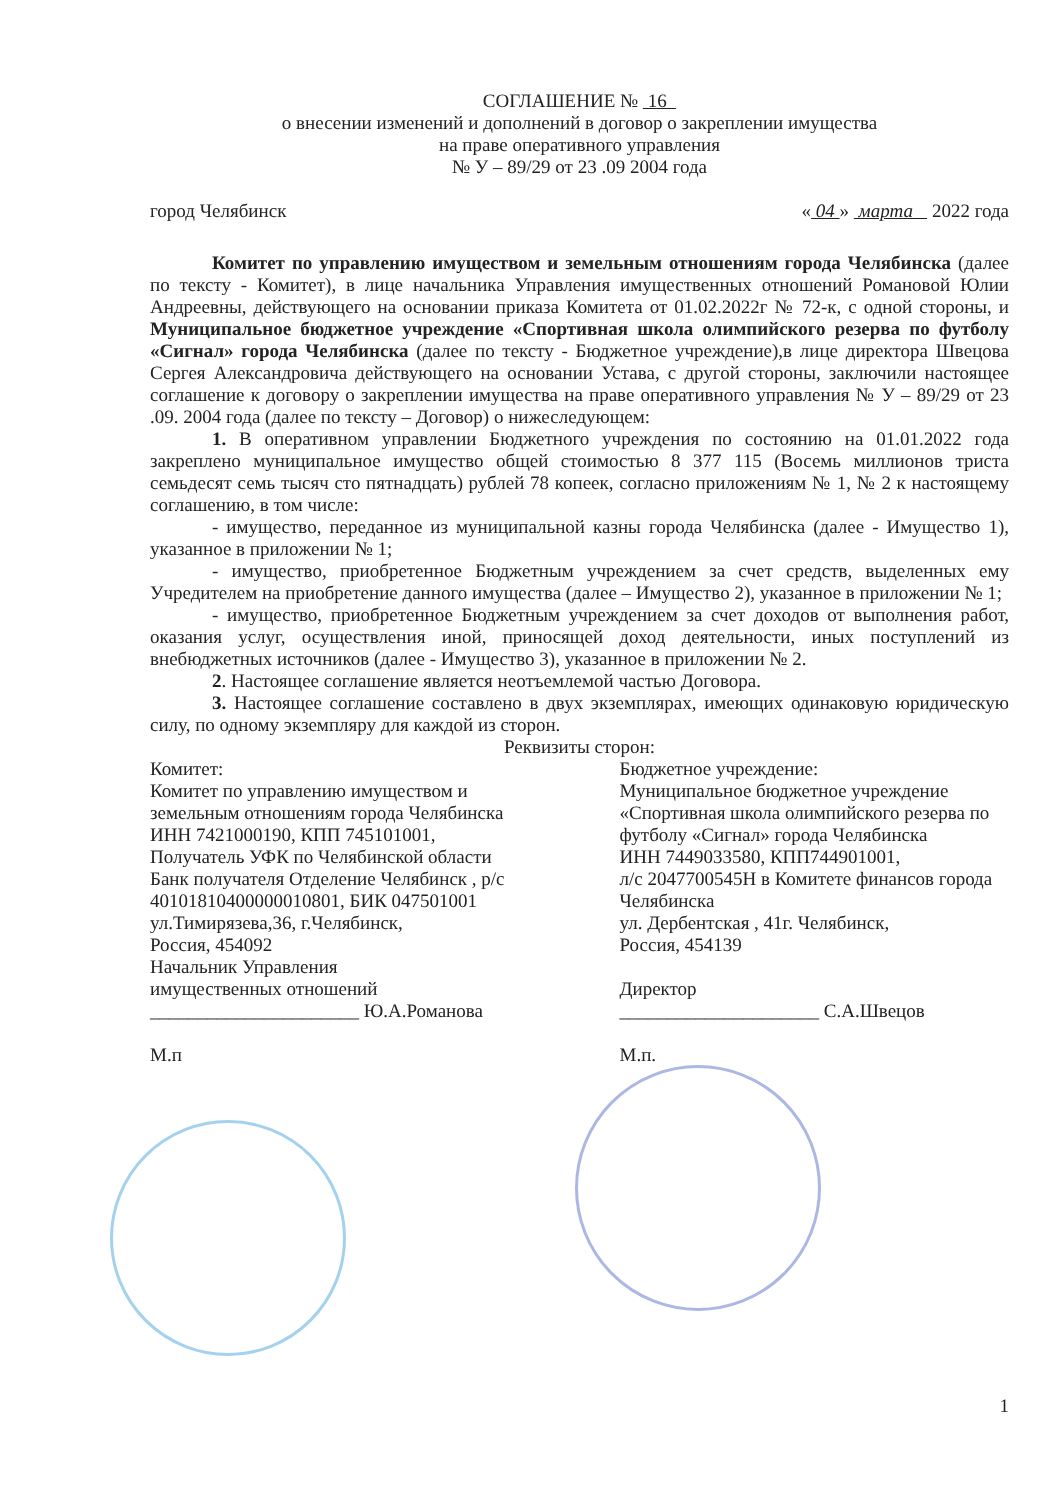СОГЛАШЕНИЕ № 16
о внесении изменений и дополнений в договор о закреплении имущества
на праве оперативного управления
№ У – 89/29 от 23 .09 2004 года
город Челябинск « 04 » марта 2022 года
Комитет по управлению имуществом и земельным отношениям города Челябинска (далее по тексту - Комитет), в лице начальника Управления имущественных отношений Романовой Юлии Андреевны, действующего на основании приказа Комитета от 01.02.2022г № 72-к, с одной стороны, и Муниципальное бюджетное учреждение «Спортивная школа олимпийского резерва по футболу «Сигнал» города Челябинска (далее по тексту - Бюджетное учреждение),в лице директора Швецова Сергея Александровича действующего на основании Устава, с другой стороны, заключили настоящее соглашение к договору о закреплении имущества на праве оперативного управления № У – 89/29 от 23 .09. 2004 года (далее по тексту – Договор) о нижеследующем:
1. В оперативном управлении Бюджетного учреждения по состоянию на 01.01.2022 года закреплено муниципальное имущество общей стоимостью 8 377 115 (Восемь миллионов триста семьдесят семь тысяч сто пятнадцать) рублей 78 копеек, согласно приложениям № 1, № 2 к настоящему соглашению, в том числе:
- имущество, переданное из муниципальной казны города Челябинска (далее - Имущество 1), указанное в приложении № 1;
- имущество, приобретенное Бюджетным учреждением за счет средств, выделенных ему Учредителем на приобретение данного имущества (далее – Имущество 2), указанное в приложении № 1;
- имущество, приобретенное Бюджетным учреждением за счет доходов от выполнения работ, оказания услуг, осуществления иной, приносящей доход деятельности, иных поступлений из внебюджетных источников (далее - Имущество 3), указанное в приложении № 2.
2. Настоящее соглашение является неотъемлемой частью Договора.
3. Настоящее соглашение составлено в двух экземплярах, имеющих одинаковую юридическую силу, по одному экземпляру для каждой из сторон.
Реквизиты сторон:
Комитет:
Комитет по управлению имуществом и земельным отношениям города Челябинска
ИНН 7421000190, КПП 745101001,
Получатель УФК по Челябинской области
Банк получателя Отделение Челябинск , р/с 40101810400000010801, БИК 047501001
ул.Тимирязева,36, г.Челябинск,
Россия, 454092
Начальник Управления
имущественных отношений
______________________ Ю.А.Романова
М.п
Бюджетное учреждение:
Муниципальное бюджетное учреждение «Спортивная школа олимпийского резерва по футболу «Сигнал» города Челябинска
ИНН 7449033580, КПП744901001,
л/с 2047700545Н в Комитете финансов города Челябинска
ул. Дербентская , 41г. Челябинск,
Россия, 454139
Директор
_____________________ С.А.Швецов
М.п.
1